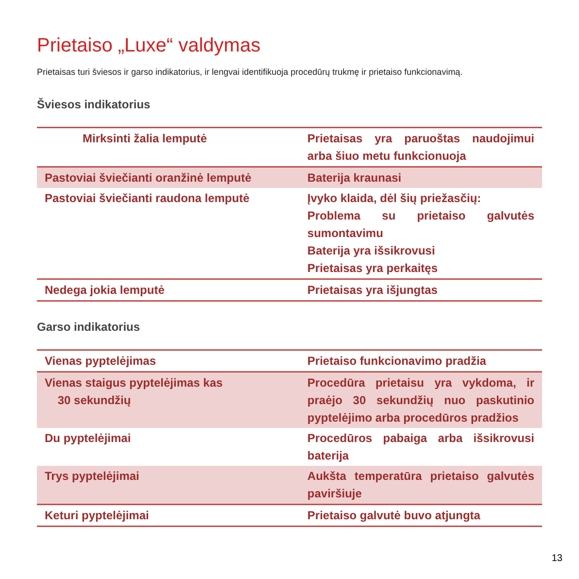Prietaiso „Luxe“ valdymas
Prietaisas turi šviesos ir garso indikatorius, ir lengvai identifikuoja procedūrų trukmę ir prietaiso funkcionavimą.
Šviesos indikatorius
| Mirksinti žalia lemputė | Prietaisas yra paruoštas naudojimui arba šiuo metu funkcionuoja |
| Pastoviai šviečianti oranžinė lemputė | Baterija kraunasi |
| Pastoviai šviečianti raudona lemputė | Įvyko klaida, dėl šių priežasčių: Problema su prietaiso galvutės sumontavimu Baterija yra išsikrovusi Prietaisas yra perkaitęs |
| Nedega jokia lemputė | Prietaisas yra išjungtas |
Garso indikatorius
| Vienas pyptelėjimas | Prietaiso funkcionavimo pradžia |
| Vienas staigus pyptelėjimas kas 30 sekundžių | Procedūra prietaisu yra vykdoma, ir praėjo 30 sekundžių nuo paskutinio pyptelėjimo arba procedūros pradžios |
| Du pyptelėjimai | Procedūros pabaiga arba išsikrovusi baterija |
| Trys pyptelėjimai | Aukšta temperatūra prietaiso galvutės paviršiuje |
| Keturi pyptelėjimai | Prietaiso galvutė buvo atjungta |
13